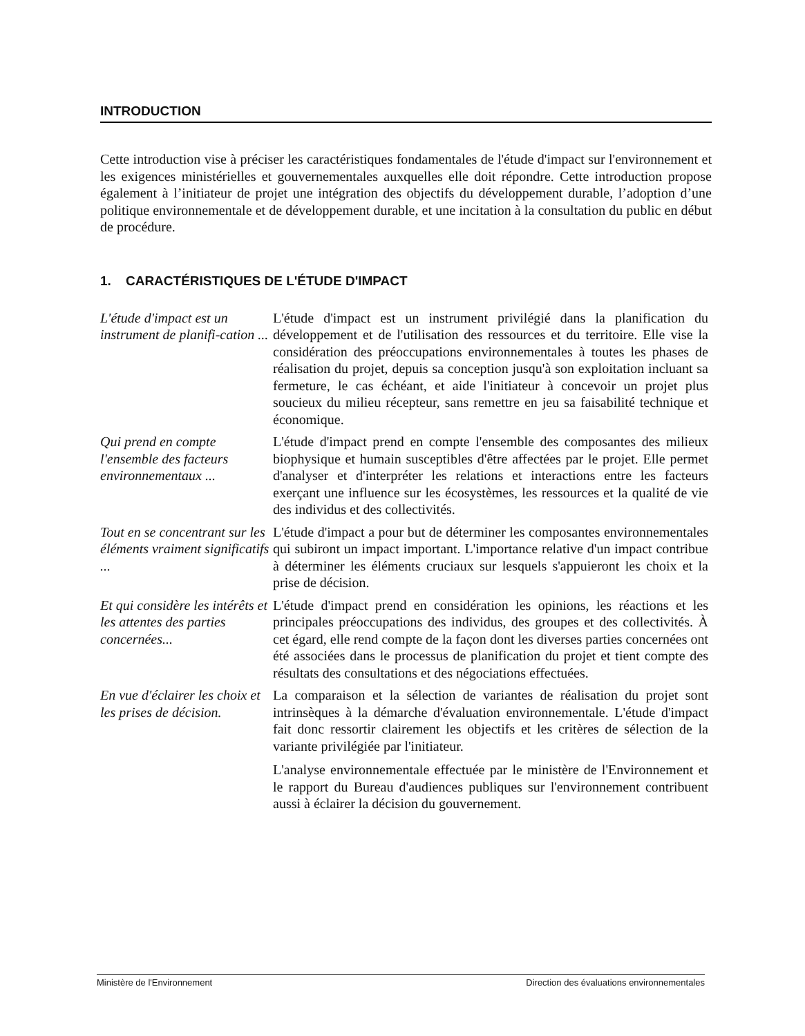INTRODUCTION
Cette introduction vise à préciser les caractéristiques fondamentales de l'étude d'impact sur l'environnement et les exigences ministérielles et gouvernementales auxquelles elle doit répondre. Cette introduction propose également à l’initiateur de projet une intégration des objectifs du développement durable, l’adoption d’une politique environnementale et de développement durable, et une incitation à la consultation du public en début de procédure.
1. CARACTÉRISTIQUES DE L'ÉTUDE D'IMPACT
L'étude d'impact est un instrument de planifi-cation ...
L'étude d'impact est un instrument privilégié dans la planification du développement et de l'utilisation des ressources et du territoire. Elle vise la considération des préoccupations environnementales à toutes les phases de réalisation du projet, depuis sa conception jusqu'à son exploitation incluant sa fermeture, le cas échéant, et aide l'initiateur à concevoir un projet plus soucieux du milieu récepteur, sans remettre en jeu sa faisabilité technique et économique.
Qui prend en compte l'ensemble des facteurs environnementaux ...
L'étude d'impact prend en compte l'ensemble des composantes des milieux biophysique et humain susceptibles d'être affectées par le projet. Elle permet d'analyser et d'interpréter les relations et interactions entre les facteurs exerçant une influence sur les écosystèmes, les ressources et la qualité de vie des individus et des collectivités.
Tout en se concentrant sur les éléments vraiment significatifs ...
L'étude d'impact a pour but de déterminer les composantes environnementales qui subiront un impact important. L'importance relative d'un impact contribue à déterminer les éléments cruciaux sur lesquels s'appuieront les choix et la prise de décision.
Et qui considère les intérêts et les attentes des parties concernées...
L'étude d'impact prend en considération les opinions, les réactions et les principales préoccupations des individus, des groupes et des collectivités. À cet égard, elle rend compte de la façon dont les diverses parties concernées ont été associées dans le processus de planification du projet et tient compte des résultats des consultations et des négociations effectuées.
En vue d'éclairer les choix et les prises de décision.
La comparaison et la sélection de variantes de réalisation du projet sont intrinsèques à la démarche d'évaluation environnementale. L'étude d'impact fait donc ressortir clairement les objectifs et les critères de sélection de la variante privilégiée par l'initiateur.
L'analyse environnementale effectuée par le ministère de l'Environnement et le rapport du Bureau d'audiences publiques sur l'environnement contribuent aussi à éclairer la décision du gouvernement.
Ministère de l'Environnement Direction des évaluations environnementales